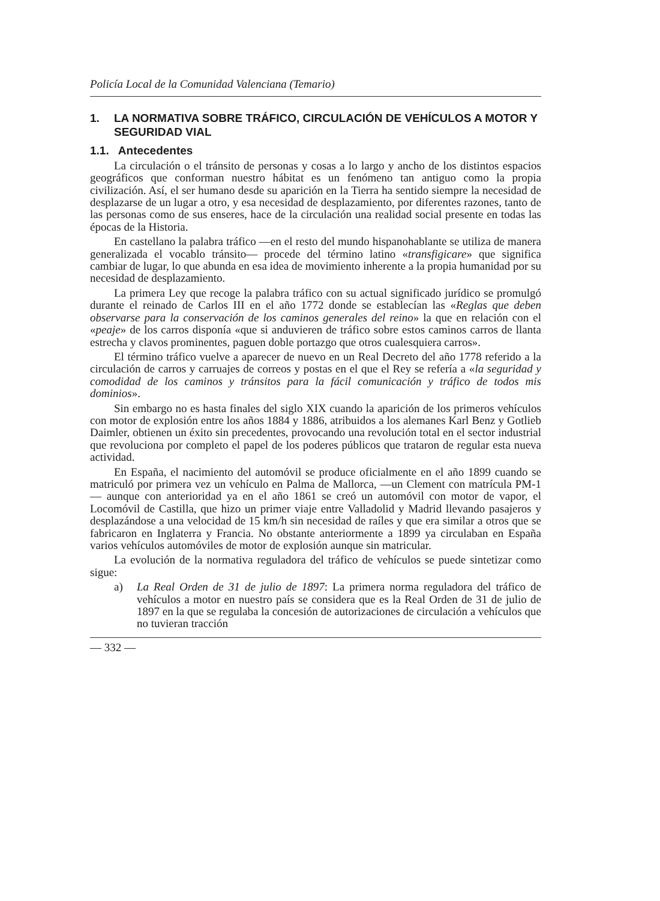Policía Local de la Comunidad Valenciana (Temario)
1. LA NORMATIVA SOBRE TRÁFICO, CIRCULACIÓN DE VEHÍCULOS A MOTOR Y SEGURIDAD VIAL
1.1. Antecedentes
La circulación o el tránsito de personas y cosas a lo largo y ancho de los distintos espacios geográficos que conforman nuestro hábitat es un fenómeno tan antiguo como la propia civilización. Así, el ser humano desde su aparición en la Tierra ha sentido siempre la necesidad de desplazarse de un lugar a otro, y esa necesidad de desplazamiento, por diferentes razones, tanto de las personas como de sus enseres, hace de la circulación una realidad social presente en todas las épocas de la Historia.
En castellano la palabra tráfico —en el resto del mundo hispanohablante se utiliza de manera generalizada el vocablo tránsito— procede del término latino «transfigicare» que significa cambiar de lugar, lo que abunda en esa idea de movimiento inherente a la propia humanidad por su necesidad de desplazamiento.
La primera Ley que recoge la palabra tráfico con su actual significado jurídico se promulgó durante el reinado de Carlos III en el año 1772 donde se establecían las «Reglas que deben observarse para la conservación de los caminos generales del reino» la que en relación con el «peaje» de los carros disponía «que si anduvieren de tráfico sobre estos caminos carros de llanta estrecha y clavos prominentes, paguen doble portazgo que otros cualesquiera carros».
El término tráfico vuelve a aparecer de nuevo en un Real Decreto del año 1778 referido a la circulación de carros y carruajes de correos y postas en el que el Rey se refería a «la seguridad y comodidad de los caminos y tránsitos para la fácil comunicación y tráfico de todos mis dominios».
Sin embargo no es hasta finales del siglo XIX cuando la aparición de los primeros vehículos con motor de explosión entre los años 1884 y 1886, atribuidos a los alemanes Karl Benz y Gotlieb Daimler, obtienen un éxito sin precedentes, provocando una revolución total en el sector industrial que revoluciona por completo el papel de los poderes públicos que trataron de regular esta nueva actividad.
En España, el nacimiento del automóvil se produce oficialmente en el año 1899 cuando se matriculó por primera vez un vehículo en Palma de Mallorca, —un Clement con matrícula PM-1— aunque con anterioridad ya en el año 1861 se creó un automóvil con motor de vapor, el Locomóvil de Castilla, que hizo un primer viaje entre Valladolid y Madrid llevando pasajeros y desplazándose a una velocidad de 15 km/h sin necesidad de raíles y que era similar a otros que se fabricaron en Inglaterra y Francia. No obstante anteriormente a 1899 ya circulaban en España varios vehículos automóviles de motor de explosión aunque sin matricular.
La evolución de la normativa reguladora del tráfico de vehículos se puede sintetizar como sigue:
a) La Real Orden de 31 de julio de 1897: La primera norma reguladora del tráfico de vehículos a motor en nuestro país se considera que es la Real Orden de 31 de julio de 1897 en la que se regulaba la concesión de autorizaciones de circulación a vehículos que no tuvieran tracción
— 332 —